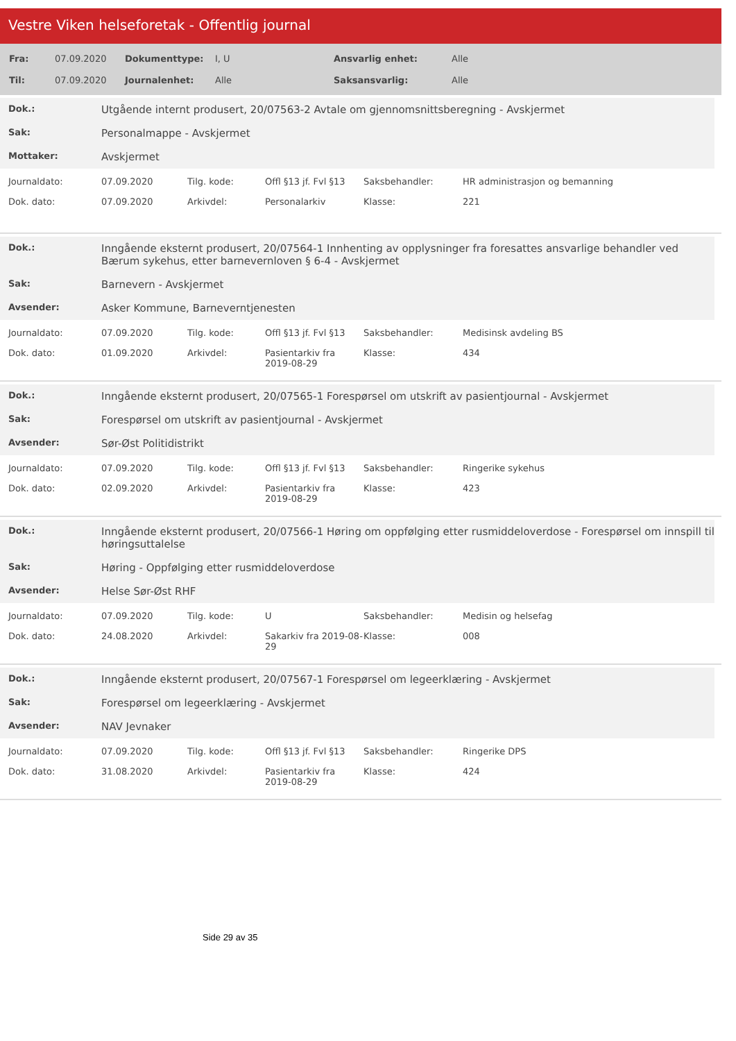Vestre Viken helseforetak - Offentlig journal
| Fra: | 07.09.2020 | Dokumenttype: | I, U | Ansvarlig enhet: | Alle |
| Til: | 07.09.2020 | Journalenhet: | Alle | Saksansvarlig: | Alle |
| Dok.: | Utgående internt produsert, 20/07563-2 Avtale om gjennomsnittsberegning - Avskjermet |
| Sak: | Personalmappe - Avskjermet |
| Mottaker: | Avskjermet |
| Journaldato: | 07.09.2020 | Tilg. kode: | Offl §13 jf. Fvl §13 | Saksbehandler: | HR administrasjon og bemanning |
| Dok. dato: | 07.09.2020 | Arkivdel: | Personalarkiv | Klasse: | 221 |
| Dok.: | Inngående eksternt produsert, 20/07564-1 Innhenting av opplysninger fra foresattes ansvarlige behandler ved Bærum sykehus, etter barnevernloven § 6-4 - Avskjermet |
| Sak: | Barnevern - Avskjermet |
| Avsender: | Asker Kommune, Barneverntjenesten |
| Journaldato: | 07.09.2020 | Tilg. kode: | Offl §13 jf. Fvl §13 | Saksbehandler: | Medisinsk avdeling BS |
| Dok. dato: | 01.09.2020 | Arkivdel: | Pasientarkiv fra 2019-08-29 | Klasse: | 434 |
| Dok.: | Inngående eksternt produsert, 20/07565-1 Forespørsel om utskrift av pasientjournal - Avskjermet |
| Sak: | Forespørsel om utskrift av pasientjournal - Avskjermet |
| Avsender: | Sør-Øst Politidistrikt |
| Journaldato: | 07.09.2020 | Tilg. kode: | Offl §13 jf. Fvl §13 | Saksbehandler: | Ringerike sykehus |
| Dok. dato: | 02.09.2020 | Arkivdel: | Pasientarkiv fra 2019-08-29 | Klasse: | 423 |
| Dok.: | Inngående eksternt produsert, 20/07566-1 Høring om oppfølging etter rusmiddeloverdose - Forespørsel om innspill til høringsuttalelse |
| Sak: | Høring - Oppfølging etter rusmiddeloverdose |
| Avsender: | Helse Sør-Øst RHF |
| Journaldato: | 07.09.2020 | Tilg. kode: | U | Saksbehandler: | Medisin og helsefag |
| Dok. dato: | 24.08.2020 | Arkivdel: | Sakarkiv fra 2019-08-29 | Klasse: | 008 |
| Dok.: | Inngående eksternt produsert, 20/07567-1 Forespørsel om legeerklæring - Avskjermet |
| Sak: | Forespørsel om legeerklæring - Avskjermet |
| Avsender: | NAV Jevnaker |
| Journaldato: | 07.09.2020 | Tilg. kode: | Offl §13 jf. Fvl §13 | Saksbehandler: | Ringerike DPS |
| Dok. dato: | 31.08.2020 | Arkivdel: | Pasientarkiv fra 2019-08-29 | Klasse: | 424 |
Side 29 av 35